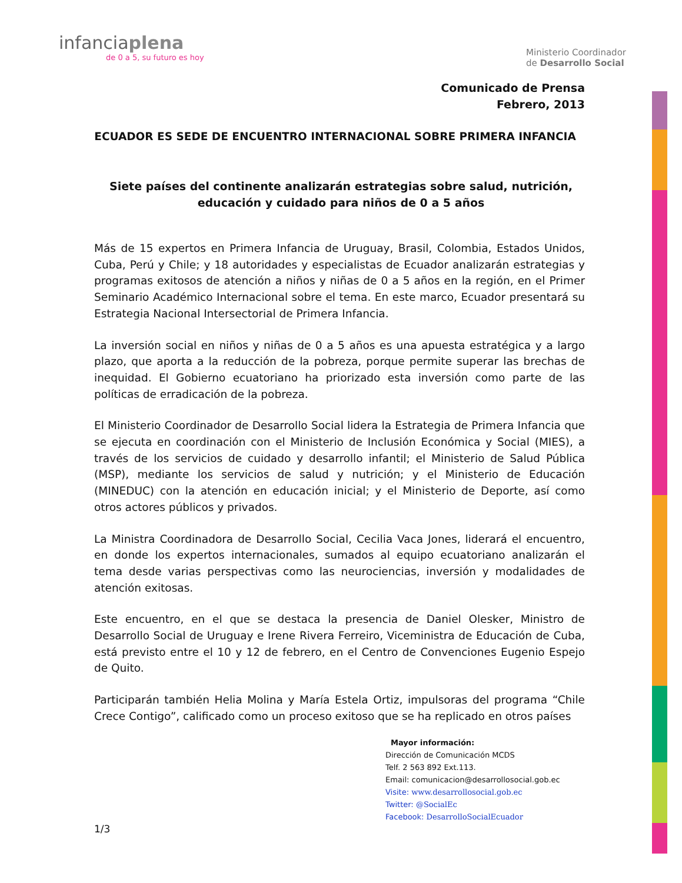infanciaplena
de 0 a 5, su futuro es hoy
Ministerio Coordinador
de Desarrollo Social
Comunicado de Prensa
Febrero, 2013
ECUADOR ES SEDE DE ENCUENTRO INTERNACIONAL SOBRE PRIMERA INFANCIA
Siete países del continente analizarán estrategias sobre salud, nutrición, educación y cuidado para niños de 0 a 5 años
Más de 15 expertos en Primera Infancia de Uruguay, Brasil, Colombia, Estados Unidos, Cuba, Perú y Chile; y 18 autoridades y especialistas de Ecuador analizarán estrategias y programas exitosos de atención a niños y niñas de 0 a 5 años en la región, en el Primer Seminario Académico Internacional sobre el tema. En este marco, Ecuador presentará su Estrategia Nacional Intersectorial de Primera Infancia.
La inversión social en niños y niñas de 0 a 5 años es una apuesta estratégica y a largo plazo, que aporta a la reducción de la pobreza, porque permite superar las brechas de inequidad. El Gobierno ecuatoriano ha priorizado esta inversión como parte de las políticas de erradicación de la pobreza.
El Ministerio Coordinador de Desarrollo Social lidera la Estrategia de Primera Infancia que se ejecuta en coordinación con el Ministerio de Inclusión Económica y Social (MIES), a través de los servicios de cuidado y desarrollo infantil; el Ministerio de Salud Pública (MSP), mediante los servicios de salud y nutrición; y el Ministerio de Educación (MINEDUC) con la atención en educación inicial; y el Ministerio de Deporte, así como otros actores públicos y privados.
La Ministra Coordinadora de Desarrollo Social, Cecilia Vaca Jones, liderará el encuentro, en donde los expertos internacionales, sumados al equipo ecuatoriano analizarán el tema desde varias perspectivas como las neurociencias, inversión y modalidades de atención exitosas.
Este encuentro, en el que se destaca la presencia de Daniel Olesker, Ministro de Desarrollo Social de Uruguay e Irene Rivera Ferreiro, Viceministra de Educación de Cuba, está previsto entre el 10 y 12 de febrero, en el Centro de Convenciones Eugenio Espejo de Quito.
Participarán también Helia Molina y María Estela Ortiz, impulsoras del programa “Chile Crece Contigo”, calificado como un proceso exitoso que se ha replicado en otros países
Mayor información:
Dirección de Comunicación MCDS
Telf. 2 563 892 Ext.113.
Email: comunicacion@desarrollosocial.gob.ec
Visite: www.desarrollosocial.gob.ec
Twitter: @SocialEc
Facebook: DesarrolloSocialEcuador
1/3